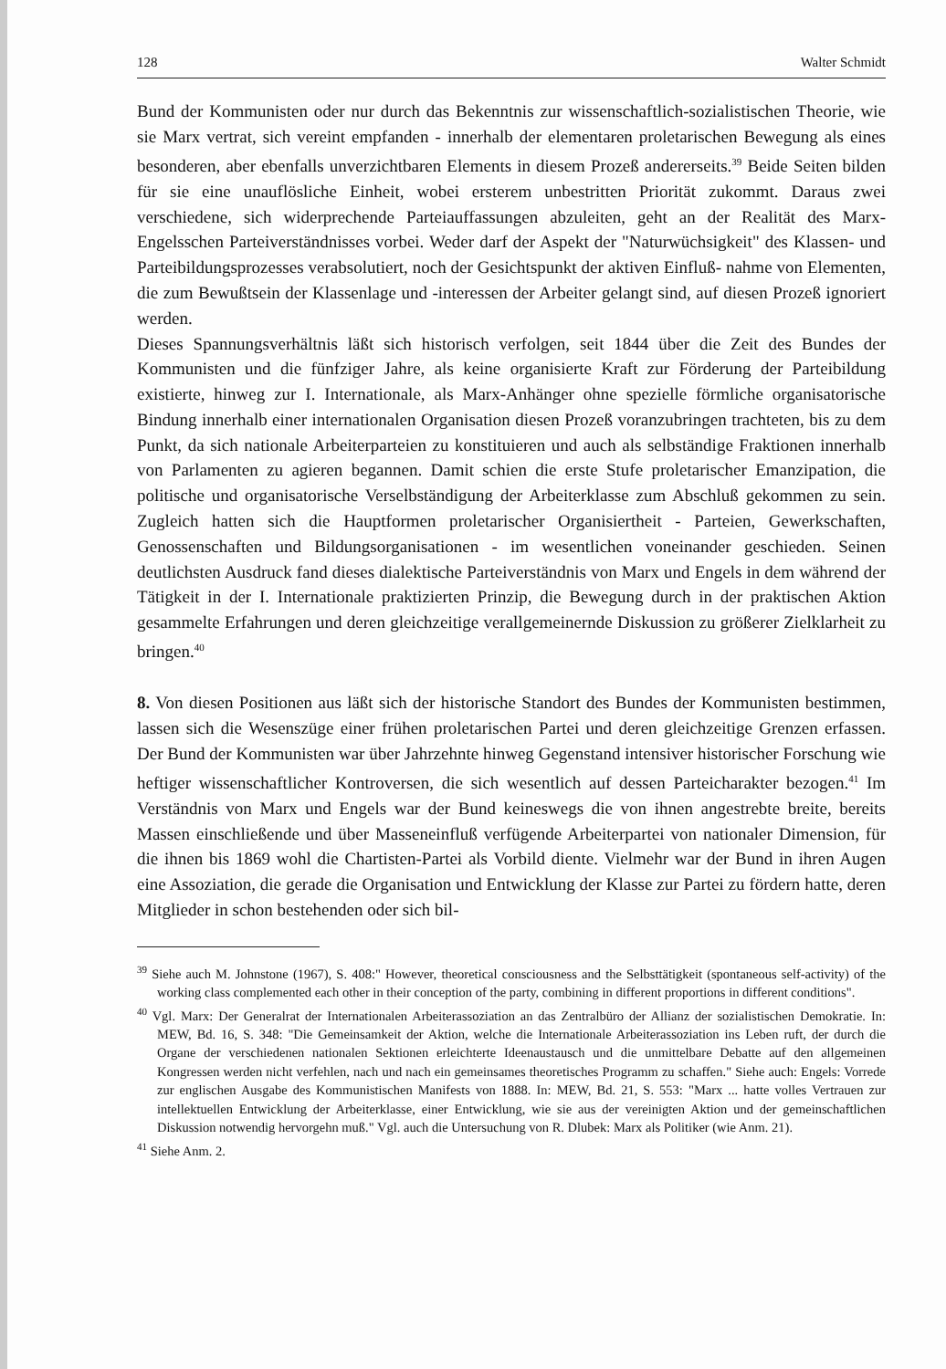128 Walter Schmidt
Bund der Kommunisten oder nur durch das Bekenntnis zur wissenschaftlich-sozialistischen Theorie, wie sie Marx vertrat, sich vereint empfanden - innerhalb der elementaren proletarischen Bewegung als eines besonderen, aber ebenfalls unverzichtbaren Elements in diesem Prozeß andererseits.<sup>39</sup> Beide Seiten bilden für sie eine unauflösliche Einheit, wobei ersterem unbestritten Priorität zukommt. Daraus zwei verschiedene, sich widerprechende Parteiauffassungen abzuleiten, geht an der Realität des Marx-Engelsschen Parteiverständnisses vorbei. Weder darf der Aspekt der "Naturwüchsigkeit" des Klassen- und Parteibildungsprozesses verabsolutiert, noch der Gesichtspunkt der aktiven Einfluß- nahme von Elementen, die zum Bewußtsein der Klassenlage und -interessen der Arbeiter gelangt sind, auf diesen Prozeß ignoriert werden.
Dieses Spannungsverhältnis läßt sich historisch verfolgen, seit 1844 über die Zeit des Bundes der Kommunisten und die fünfziger Jahre, als keine organisierte Kraft zur Förderung der Parteibildung existierte, hinweg zur I. Internationale, als Marx-Anhänger ohne spezielle förmliche organisatorische Bindung innerhalb einer internationalen Organisation diesen Prozeß voranzubringen trachteten, bis zu dem Punkt, da sich nationale Arbeiterparteien zu konstituieren und auch als selbständige Fraktionen innerhalb von Parlamenten zu agieren begannen. Damit schien die erste Stufe proletarischer Emanzipation, die politische und organisatorische Verselbständigung der Arbeiterklasse zum Abschluß gekommen zu sein. Zugleich hatten sich die Hauptformen proletarischer Organisiertheit - Parteien, Gewerkschaften, Genossenschaften und Bildungsorganisationen - im wesentlichen voneinander geschieden. Seinen deutlichsten Ausdruck fand dieses dialektische Parteiverständnis von Marx und Engels in dem während der Tätigkeit in der I. Internationale praktizierten Prinzip, die Bewegung durch in der praktischen Aktion gesammelte Erfahrungen und deren gleichzeitige verallgemeinernde Diskussion zu größerer Zielklarheit zu bringen.<sup>40</sup>
8. Von diesen Positionen aus läßt sich der historische Standort des Bundes der Kommunisten bestimmen, lassen sich die Wesenszüge einer frühen proletarischen Partei und deren gleichzeitige Grenzen erfassen. Der Bund der Kommunisten war über Jahrzehnte hinweg Gegenstand intensiver historischer Forschung wie heftiger wissenschaftlicher Kontroversen, die sich wesentlich auf dessen Parteicharakter bezogen.<sup>41</sup> Im Verständnis von Marx und Engels war der Bund keineswegs die von ihnen angestrebte breite, bereits Massen einschließende und über Masseneinfluß verfügende Arbeiterpartei von nationaler Dimension, für die ihnen bis 1869 wohl die Chartisten-Partei als Vorbild diente. Vielmehr war der Bund in ihren Augen eine Assoziation, die gerade die Organisation und Entwicklung der Klasse zur Partei zu fördern hatte, deren Mitglieder in schon bestehenden oder sich bil-
<sup>39</sup> Siehe auch M. Johnstone (1967), S. 408:" However, theoretical consciousness and the Selbsttätigkeit (spontaneous self-activity) of the working class complemented each other in their conception of the party, combining in different proportions in different conditions".
<sup>40</sup> Vgl. Marx: Der Generalrat der Internationalen Arbeiterassoziation an das Zentralbüro der Allianz der sozialistischen Demokratie. In: MEW, Bd. 16, S. 348: "Die Gemeinsamkeit der Aktion, welche die Internationale Arbeiterassoziation ins Leben ruft, der durch die Organe der verschiedenen nationalen Sektionen erleichterte Ideenaustausch und die unmittelbare Debatte auf den allgemeinen Kongressen werden nicht verfehlen, nach und nach ein gemeinsames theoretisches Programm zu schaffen." Siehe auch: Engels: Vorrede zur englischen Ausgabe des Kommunistischen Manifests von 1888. In: MEW, Bd. 21, S. 553: "Marx ... hatte volles Vertrauen zur intellektuellen Entwicklung der Arbeiterklasse, einer Entwicklung, wie sie aus der vereinigten Aktion und der gemeinschaftlichen Diskussion notwendig hervorgehn muß." Vgl. auch die Untersuchung von R. Dlubek: Marx als Politiker (wie Anm. 21).
<sup>41</sup> Siehe Anm. 2.